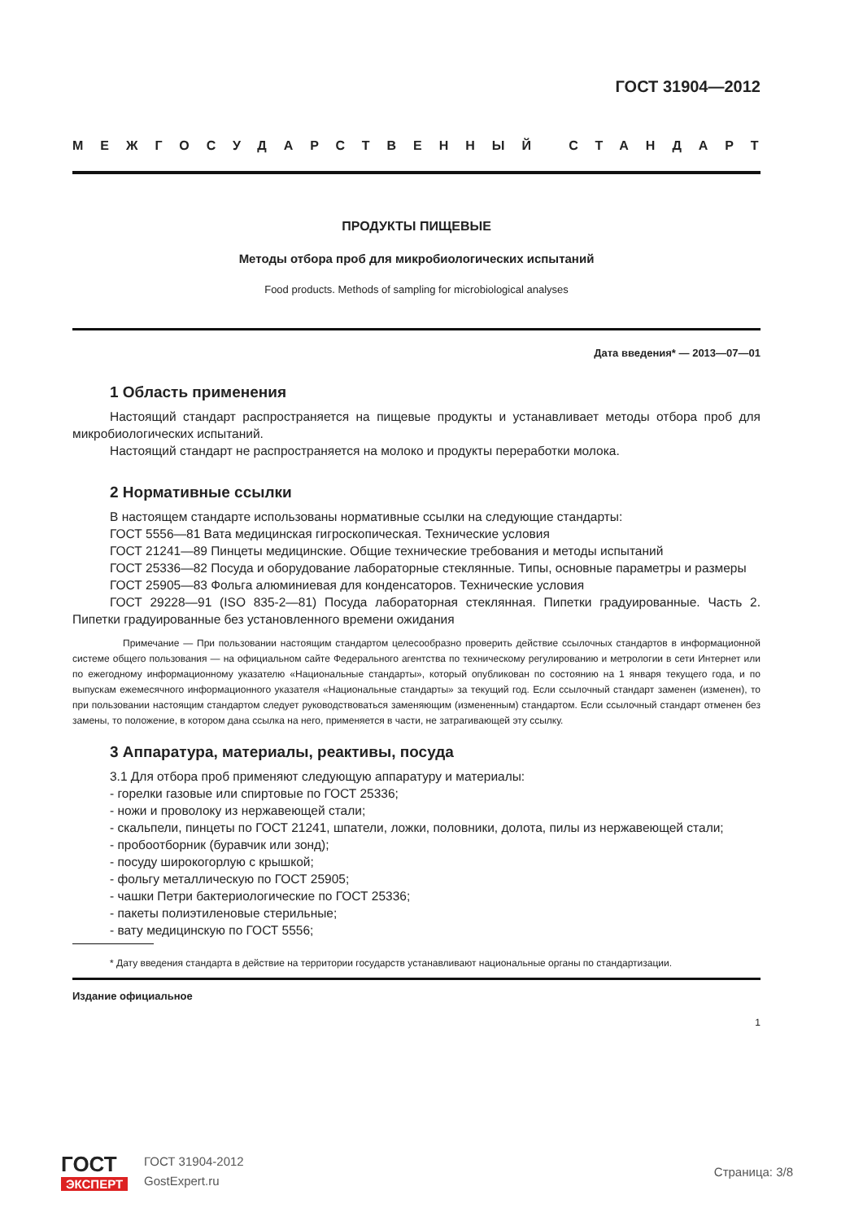ГОСТ 31904—2012
МЕЖГОСУДАРСТВЕННЫЙ СТАНДАРТ
ПРОДУКТЫ ПИЩЕВЫЕ
Методы отбора проб для микробиологических испытаний
Food products. Methods of sampling for microbiological analyses
Дата введения* — 2013—07—01
1 Область применения
Настоящий стандарт распространяется на пищевые продукты и устанавливает методы отбора проб для микробиологических испытаний.
Настоящий стандарт не распространяется на молоко и продукты переработки молока.
2 Нормативные ссылки
В настоящем стандарте использованы нормативные ссылки на следующие стандарты:
ГОСТ 5556—81 Вата медицинская гигроскопическая. Технические условия
ГОСТ 21241—89 Пинцеты медицинские. Общие технические требования и методы испытаний
ГОСТ 25336—82 Посуда и оборудование лабораторные стеклянные. Типы, основные параметры и размеры
ГОСТ 25905—83 Фольга алюминиевая для конденсаторов. Технические условия
ГОСТ 29228—91 (ISO 835-2—81) Посуда лабораторная стеклянная. Пипетки градуированные. Часть 2. Пипетки градуированные без установленного времени ожидания
Примечание — При пользовании настоящим стандартом целесообразно проверить действие ссылочных стандартов в информационной системе общего пользования — на официальном сайте Федерального агентства по техническому регулированию и метрологии в сети Интернет или по ежегодному информационному указателю «Национальные стандарты», который опубликован по состоянию на 1 января текущего года, и по выпускам ежемесячного информационного указателя «Национальные стандарты» за текущий год. Если ссылочный стандарт заменен (изменен), то при пользовании настоящим стандартом следует руководствоваться заменяющим (измененным) стандартом. Если ссылочный стандарт отменен без замены, то положение, в котором дана ссылка на него, применяется в части, не затрагивающей эту ссылку.
3 Аппаратура, материалы, реактивы, посуда
3.1 Для отбора проб применяют следующую аппаратуру и материалы:
- горелки газовые или спиртовые по ГОСТ 25336;
- ножи и проволоку из нержавеющей стали;
- скальпели, пинцеты по ГОСТ 21241, шпатели, ложки, половники, долота, пилы из нержавеющей стали;
- пробоотборник (буравчик или зонд);
- посуду широкогорлую с крышкой;
- фольгу металлическую по ГОСТ 25905;
- чашки Петри бактериологические по ГОСТ 25336;
- пакеты полиэтиленовые стерильные;
- вату медицинскую по ГОСТ 5556;
* Дату введения стандарта в действие на территории государств устанавливают национальные органы по стандартизации.
Издание официальное
1
ГОСТ
ЭКСПЕРТ
ГОСТ 31904-2012
GostExpert.ru
Страница: 3/8